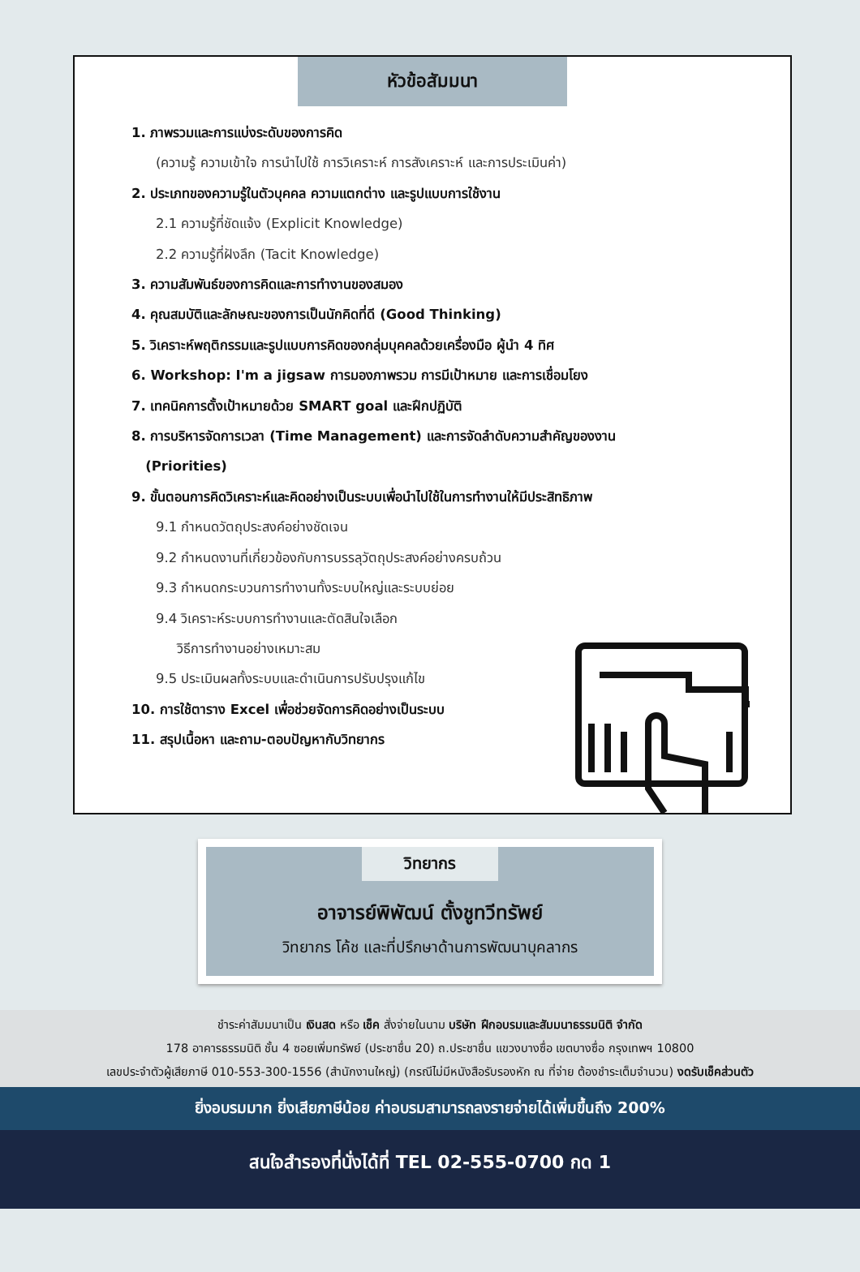หัวข้อสัมมนา
1. ภาพรวมและการแบ่งระดับของการคิด
(ความรู้ ความเข้าใจ การนำไปใช้ การวิเคราะห์ การสังเคราะห์ และการประเมินค่า)
2. ประเภทของความรู้ในตัวบุคคล ความแตกต่าง และรูปแบบการใช้งาน
2.1 ความรู้ที่ชัดแจ้ง (Explicit Knowledge)
2.2 ความรู้ที่ฝังลึก (Tacit Knowledge)
3. ความสัมพันธ์ของการคิดและการทำงานของสมอง
4. คุณสมบัติและลักษณะของการเป็นนักคิดที่ดี (Good Thinking)
5. วิเคราะห์พฤติกรรมและรูปแบบการคิดของกลุ่มบุคคลด้วยเครื่องมือ ผู้นำ 4 ทิศ
6. Workshop: I'm a jigsaw การมองภาพรวม การมีเป้าหมาย และการเชื่อมโยง
7. เทคนิคการตั้งเป้าหมายด้วย SMART goal และฝึกปฏิบัติ
8. การบริหารจัดการเวลา (Time Management) และการจัดลำดับความสำคัญของงาน
(Priorities)
9. ขั้นตอนการคิดวิเคราะห์และคิดอย่างเป็นระบบเพื่อนำไปใช้ในการทำงานให้มีประสิทธิภาพ
9.1 กำหนดวัตถุประสงค์อย่างชัดเจน
9.2 กำหนดงานที่เกี่ยวข้องกับการบรรลุวัตถุประสงค์อย่างครบถ้วน
9.3 กำหนดกระบวนการทำงานทั้งระบบใหญ่และระบบย่อย
9.4 วิเคราะห์ระบบการทำงานและตัดสินใจเลือก
วิธีการทำงานอย่างเหมาะสม
9.5 ประเมินผลทั้งระบบและดำเนินการปรับปรุงแก้ไข
10. การใช้ตาราง Excel เพื่อช่วยจัดการคิดอย่างเป็นระบบ
11. สรุปเนื้อหา และถาม-ตอบปัญหากับวิทยากร
วิทยากร
อาจารย์พิพัฒน์ ตั้งชูทวีทรัพย์
วิทยากร โค้ช และที่ปรึกษาด้านการพัฒนาบุคลากร
ชำระค่าสัมมนาเป็น เงินสด หรือ เช็ค สั่งจ่ายในนาม บริษัท ฝึกอบรมและสัมมนาธรรมนิติ จำกัด
178 อาคารธรรมนิติ ชั้น 4 ซอยเพิ่มทรัพย์ (ประชาชื่น 20) ถ.ประชาชื่น แขวงบางซื่อ เขตบางซื่อ กรุงเทพฯ 10800
เลขประจำตัวผู้เสียภาษี 010-553-300-1556 (สำนักงานใหญ่) (กรณีไม่มีหนังสือรับรองหัก ณ ที่จ่าย ต้องชำระเต็มจำนวน) งดรับเช็คส่วนตัว
ยิ่งอบรมมาก ยิ่งเสียภาษีน้อย ค่าอบรมสามารถลงรายจ่ายได้เพิ่มขึ้นถึง 200%
สนใจสำรองที่นั่งได้ที่ TEL 02-555-0700 กด 1